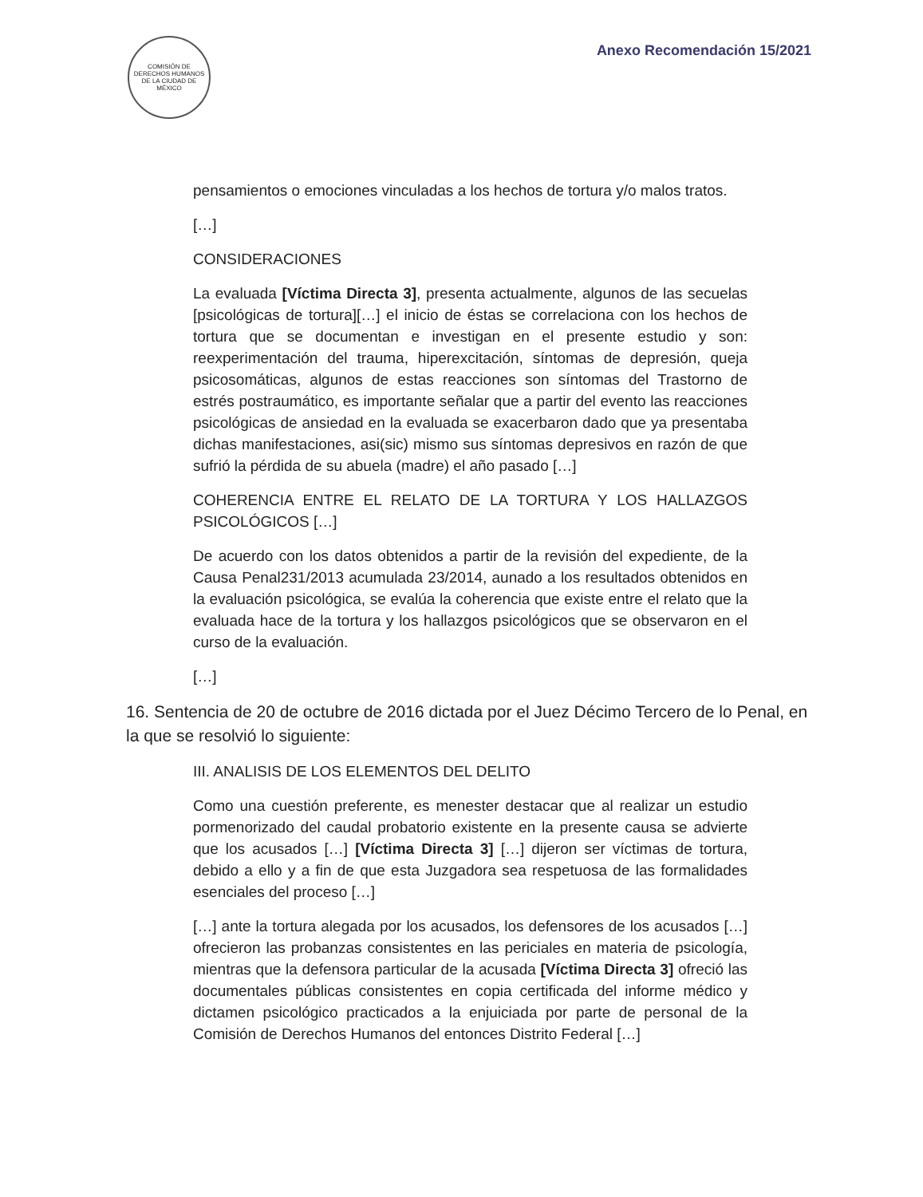COMISIÓN DE DERECHOS HUMANOS DE LA CIUDAD DE MÉXICO
Anexo Recomendación 15/2021
pensamientos o emociones vinculadas a los hechos de tortura y/o malos tratos.
[…]
CONSIDERACIONES
La evaluada [Víctima Directa 3], presenta actualmente, algunos de las secuelas [psicológicas de tortura][…] el inicio de éstas se correlaciona con los hechos de tortura que se documentan e investigan en el presente estudio y son: reexperimentación del trauma, hiperexcitación, síntomas de depresión, queja psicosomáticas, algunos de estas reacciones son síntomas del Trastorno de estrés postraumático, es importante señalar que a partir del evento las reacciones psicológicas de ansiedad en la evaluada se exacerbaron dado que ya presentaba dichas manifestaciones, asi(sic) mismo sus síntomas depresivos en razón de que sufrió la pérdida de su abuela (madre) el año pasado […]
COHERENCIA ENTRE EL RELATO DE LA TORTURA Y LOS HALLAZGOS PSICOLÓGICOS […]
De acuerdo con los datos obtenidos a partir de la revisión del expediente, de la Causa Penal231/2013 acumulada 23/2014, aunado a los resultados obtenidos en la evaluación psicológica, se evalúa la coherencia que existe entre el relato que la evaluada hace de la tortura y los hallazgos psicológicos que se observaron en el curso de la evaluación.
[…]
16. Sentencia de 20 de octubre de 2016 dictada por el Juez Décimo Tercero de lo Penal, en la que se resolvió lo siguiente:
III. ANALISIS DE LOS ELEMENTOS DEL DELITO
Como una cuestión preferente, es menester destacar que al realizar un estudio pormenorizado del caudal probatorio existente en la presente causa se advierte que los acusados […] [Víctima Directa 3] […] dijeron ser víctimas de tortura, debido a ello y a fin de que esta Juzgadora sea respetuosa de las formalidades esenciales del proceso […]
[…] ante la tortura alegada por los acusados, los defensores de los acusados […] ofrecieron las probanzas consistentes en las periciales en materia de psicología, mientras que la defensora particular de la acusada [Víctima Directa 3] ofreció las documentales públicas consistentes en copia certificada del informe médico y dictamen psicológico practicados a la enjuiciada por parte de personal de la Comisión de Derechos Humanos del entonces Distrito Federal […]